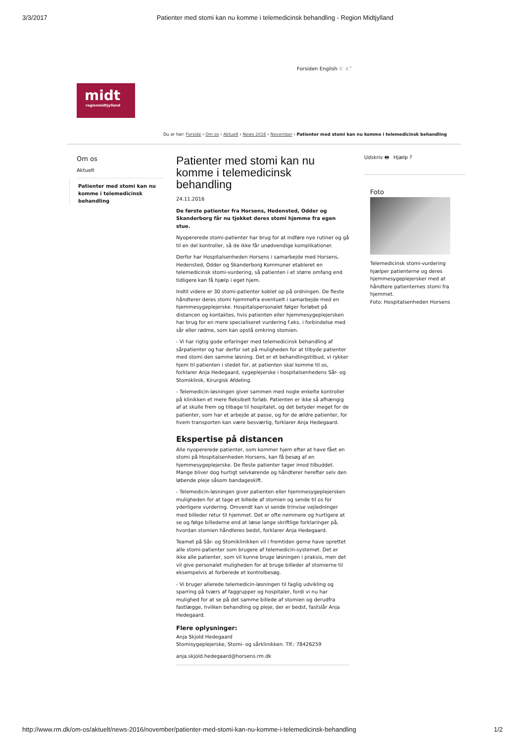3/3/2017 Patienter med stomi kan nu komme i telemedicinsk behandling - Region Midtjylland
Forsiden English A<sup>-</sup> A<sup>+</sup>
midt
regionmidtjylland
Du er her: Forside › Om os › Aktuelt › News 2016 › November › Patienter med stomi kan nu komme i telemedicinsk behandling
Om os
Aktuelt
Patienter med stomi kan nu komme i telemedicinsk behandling
Patienter med stomi kan nu komme i telemedicinsk behandling
24.11.2016
De første patienter fra Horsens, Hedensted, Odder og Skanderborg får nu tjekket deres stomi hjemme fra egen stue.
Nyopererede stomi-patienter har brug for at indføre nye rutiner og gå til en del kontroller, så de ikke får unødvendige komplikationer.
Derfor har Hospitalsenheden Horsens i samarbejde med Horsens, Hedensted, Odder og Skanderborg Kommuner etableret en telemedicinsk stomi-vurdering, så patienten i et større omfang end tidligere kan få hjælp i eget hjem.
Indtil videre er 30 stomi-patienter koblet op på ordningen. De fleste håndterer deres stomi hjemmefra eventuelt i samarbejde med en hjemmesygeplejerske. Hospitalspersonalet følger forløbet på distancen og kontaktes, hvis patienten eller hjemmesygeplejersken har brug for en mere specialiseret vurdering f.eks. i forbindelse med sår eller rødme, som kan opstå omkring stomien.
- Vi har rigtig gode erfaringer med telemedicinsk behandling af sårpatienter og har derfor set på muligheden for at tilbyde patienter med stomi den samme løsning. Det er et behandlingstilbud, vi rykker hjem til patienten i stedet for, at patienten skal komme til os, forklarer Anja Hedegaard, sygeplejerske i hospitalsenhedens Sår- og Stomiklinik, Kirurgisk Afdeling.
- Telemedicin-løsningen giver sammen med nogle enkelte kontroller på klinikken et mere fleksibelt forløb. Patienten er ikke så afhængig af at skulle frem og tilbage til hospitalet, og det betyder meget for de patienter, som har et arbejde at passe, og for de ældre patienter, for hvem transporten kan være besværlig, forklarer Anja Hedegaard.
Ekspertise på distancen
Alle nyopererede patienter, som kommer hjem efter at have fået en stomi på Hospitalsenheden Horsens, kan få besøg af en hjemmesygeplejerske. De fleste patienter tager imod tilbuddet. Mange bliver dog hurtigt selvkørende og håndterer herefter selv den løbende pleje såsom bandageskift.
- Telemedicin-løsningen giver patienten eller hjemmesygeplejersken muligheden for at tage et billede af stomien og sende til os for yderligere vurdering. Omvendt kan vi sende trinvise vejledninger med billeder retur til hjemmet. Det er ofte nemmere og hurtigere at se og følge billederne end at læse lange skriftlige forklaringer på, hvordan stomien håndteres bedst, forklarer Anja Hedegaard.
Teamet på Sår- og Stomiklinikken vil i fremtiden gerne have oprettet alle stomi-patienter som brugere af telemedicin-systemet. Det er ikke alle patienter, som vil kunne bruge løsningen i praksis, men det vil give personalet muligheden for at bruge billeder af stomierne til eksempelvis at forberede et kontrolbesøg.
- Vi bruger allerede telemedicin-løsningen til faglig udvikling og sparring på tværs af faggrupper og hospitaler, fordi vi nu har mulighed for at se på det samme billede af stomien og derudfra fastlægge, hvilken behandling og pleje, der er bedst, fastslår Anja Hedegaard.
Flere oplysninger:
Anja Skjold Hedegaard
Stomisygeplejerske, Stomi- og sårklinikken. Tlf.: 78426259
anja.skjold.hedegaard@horsens.rm.dk
Udskriv 🖶 Hjælp ?
Foto
Telemedicinsk stomi-vurdering hjælper patienterne og deres hjemmesygeplejersker med at håndtere patienternes stomi fra hjemmet.
Foto: Hospitalsenheden Horsens
http://www.rm.dk/om-os/aktuelt/news-2016/november/patienter-med-stomi-kan-nu-komme-i-telemedicinsk-behandling 1/2